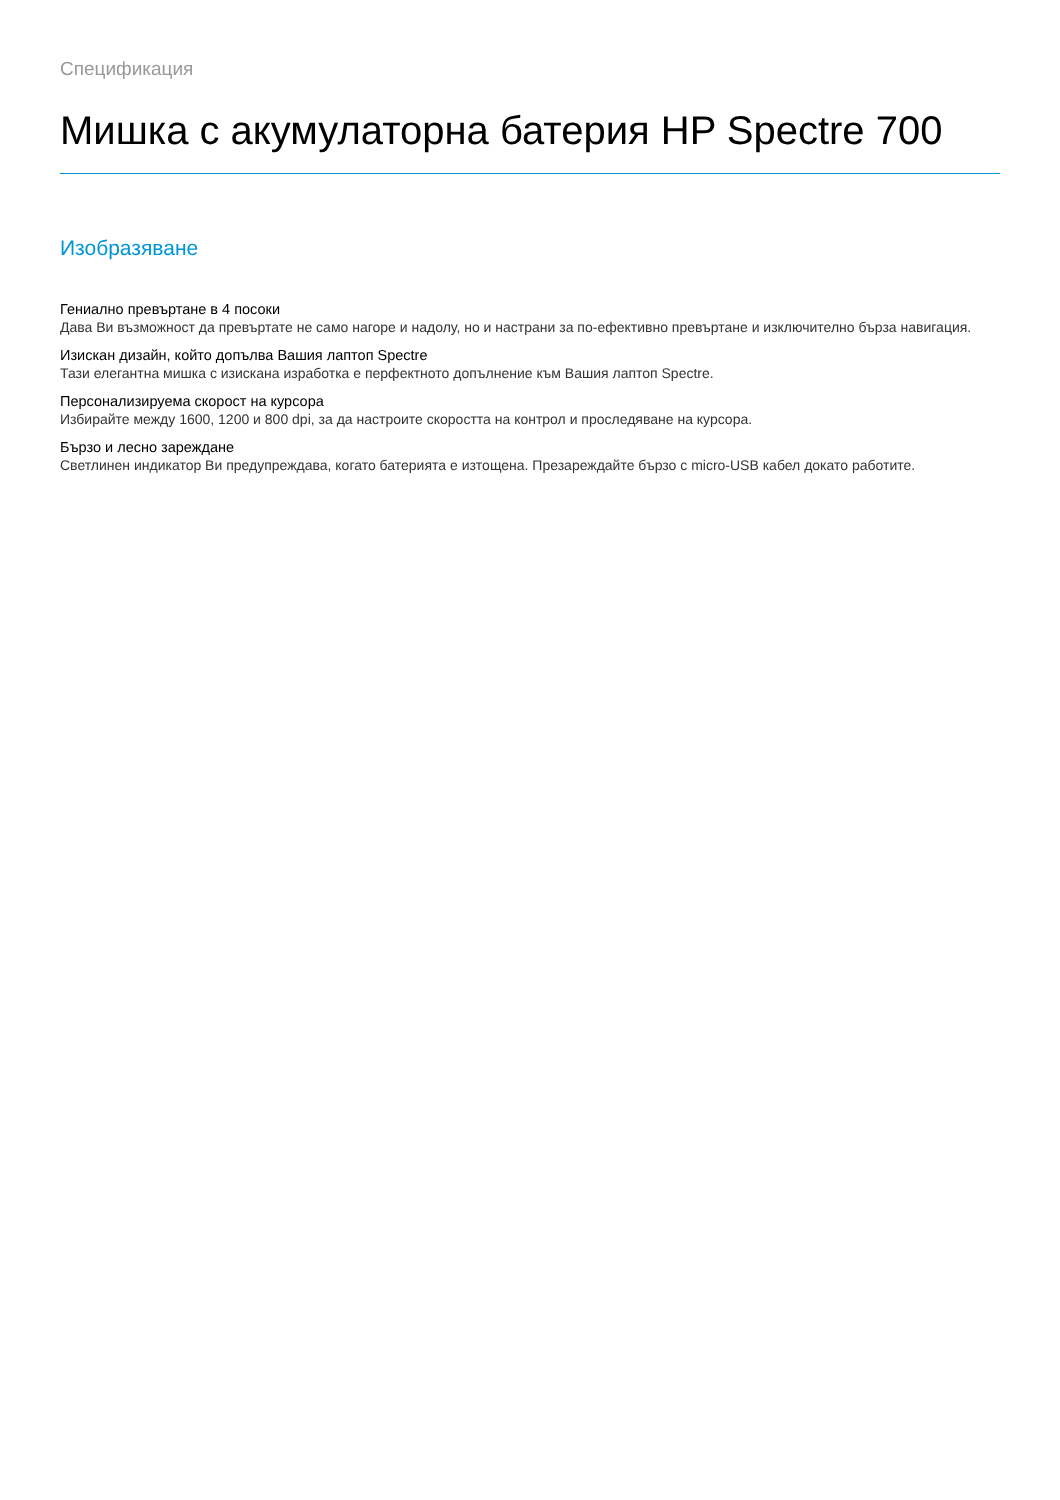Спецификация
Мишка с акумулаторна батерия HP Spectre 700
Изобразяване
Гениално превъртане в 4 посоки
Дава Ви възможност да превъртате не само нагоре и надолу, но и настрани за по-ефективно превъртане и изключително бърза навигация.
Изискан дизайн, който допълва Вашия лаптоп Spectre
Тази елегантна мишка с изискана изработка е перфектното допълнение към Вашия лаптоп Spectre.
Персонализируема скорост на курсора
Избирайте между 1600, 1200 и 800 dpi, за да настроите скоростта на контрол и проследяване на курсора.
Бързо и лесно зареждане
Светлинен индикатор Ви предупреждава, когато батерията е изтощена. Презареждайте бързо с micro-USB кабел докато работите.